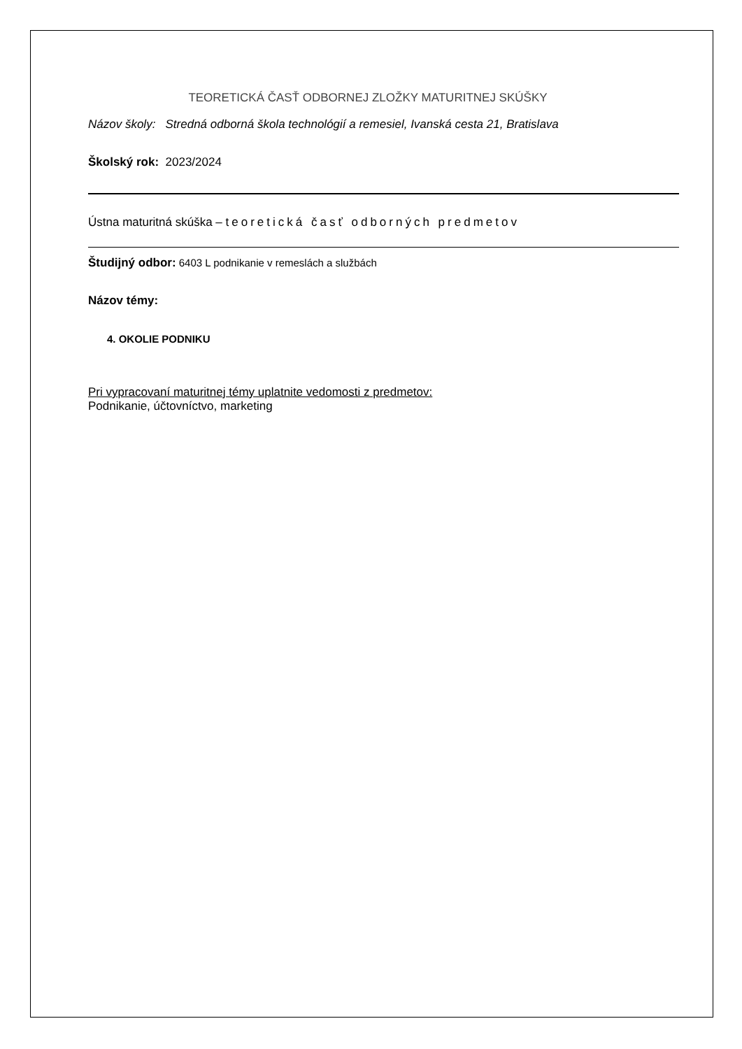TEORETICKÁ ČASŤ ODBORNEJ ZLOŽKY MATURITNEJ SKÚŠKY
Názov školy: Stredná odborná škola technológií a remesiel, Ivanská cesta 21, Bratislava
Školský rok: 2023/2024
Ústna maturitná skúška – teoretická časť odborných predmetov
Študijný odbor: 6403 L podnikanie v remeslách a službách
Názov témy:
4. OKOLIE PODNIKU
Pri vypracovaní maturitnej témy uplatnite vedomosti z predmetov:
Podnikanie, účtovníctvo, marketing